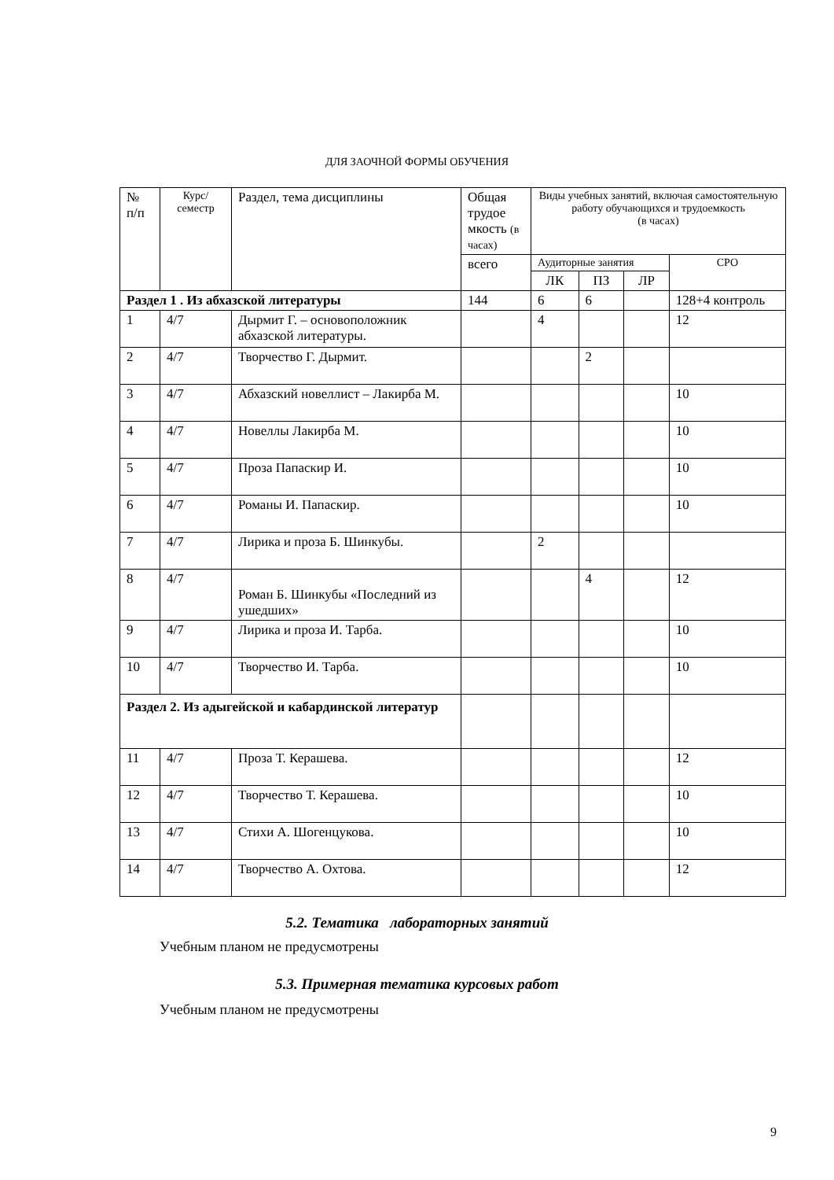ДЛЯ ЗАОЧНОЙ ФОРМЫ ОБУЧЕНИЯ
| № п/п | Курс/ семестр | Раздел, тема дисциплины | Общая трудое мкость (в часах) | Виды учебных занятий, включая самостоятельную работу обучающихся и трудоемкость (в часах) | | | |
| --- | --- | --- | --- | --- | --- | --- | --- |
| | | | всего | Аудиторные занятия | | | СРО |
| | | | | ЛК | ПЗ | ЛР | |
| Раздел 1 . Из абхазской литературы | | | 144 | 6 | 6 | | 128+4 контроль |
| 1 | 4/7 | Дырмит Г. – основоположник абхазской литературы. | | 4 | | | 12 |
| 2 | 4/7 | Творчество Г. Дырмит. | | | 2 | | |
| 3 | 4/7 | Абхазский новеллист – Лакирба М. | | | | | 10 |
| 4 | 4/7 | Новеллы Лакирба М. | | | | | 10 |
| 5 | 4/7 | Проза Папаскир И. | | | | | 10 |
| 6 | 4/7 | Романы И. Папаскир. | | | | | 10 |
| 7 | 4/7 | Лирика и проза Б. Шинкубы. | | 2 | | | |
| 8 | 4/7 | Роман Б. Шинкубы «Последний из ушедших» | | | 4 | | 12 |
| 9 | 4/7 | Лирика и проза И. Тарба. | | | | | 10 |
| 10 | 4/7 | Творчество И. Тарба. | | | | | 10 |
| Раздел 2. Из адыгейской и кабардинской литератур | | | | | | | |
| 11 | 4/7 | Проза Т. Керашева. | | | | | 12 |
| 12 | 4/7 | Творчество Т. Керашева. | | | | | 10 |
| 13 | 4/7 | Стихи А. Шогенцукова. | | | | | 10 |
| 14 | 4/7 | Творчество А. Охтова. | | | | | 12 |
5.2. Тематика лабораторных занятий
Учебным планом не предусмотрены
5.3. Примерная тематика курсовых работ
Учебным планом не предусмотрены
9